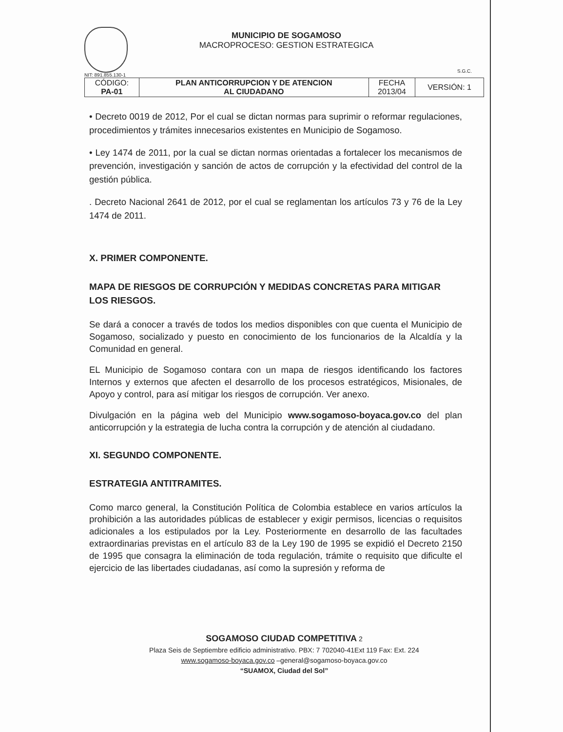MUNICIPIO DE SOGAMOSO
MACROPROCESO: GESTION ESTRATEGICA
S.G.C.
NIT: 891.855.130-1
| CÓDIGO: PA-01 | PLAN ANTICORRUPCION Y DE ATENCION AL CIUDADANO | FECHA 2013/04 | VERSIÓN: 1 |
• Decreto 0019 de 2012, Por el cual se dictan normas para suprimir o reformar regulaciones, procedimientos y trámites innecesarios existentes en Municipio de Sogamoso.
• Ley 1474 de 2011, por la cual se dictan normas orientadas a fortalecer los mecanismos de prevención, investigación y sanción de actos de corrupción y la efectividad del control de la gestión pública.
. Decreto Nacional 2641 de 2012, por el cual se reglamentan los artículos 73 y 76 de la Ley 1474 de 2011.
X. PRIMER COMPONENTE.
MAPA DE RIESGOS DE CORRUPCIÓN Y MEDIDAS CONCRETAS PARA MITIGAR LOS RIESGOS.
Se dará a conocer a través de todos los medios disponibles con que cuenta el Municipio de Sogamoso, socializado y puesto en conocimiento de los funcionarios de la Alcaldía y la Comunidad en general.
EL Municipio de Sogamoso contara con un mapa de riesgos identificando los factores Internos y externos que afecten el desarrollo de los procesos estratégicos, Misionales, de Apoyo y control, para así mitigar los riesgos de corrupción. Ver anexo.
Divulgación en la página web del Municipio www.sogamoso-boyaca.gov.co del plan anticorrupción y la estrategia de lucha contra la corrupción y de atención al ciudadano.
XI. SEGUNDO COMPONENTE.
ESTRATEGIA ANTITRAMITES.
Como marco general, la Constitución Política de Colombia establece en varios artículos la prohibición a las autoridades públicas de establecer y exigir permisos, licencias o requisitos adicionales a los estipulados por la Ley. Posteriormente en desarrollo de las facultades extraordinarias previstas en el artículo 83 de la Ley 190 de 1995 se expidió el Decreto 2150 de 1995 que consagra la eliminación de toda regulación, trámite o requisito que dificulte el ejercicio de las libertades ciudadanas, así como la supresión y reforma de
SOGAMOSO CIUDAD COMPETITIVA 2
Plaza Seis de Septiembre edificio administrativo. PBX: 7 702040-41Ext 119 Fax: Ext. 224
www.sogamoso-boyaca.gov.co –general@sogamoso-boyaca.gov.co
“SUAMOX, Ciudad del Sol”